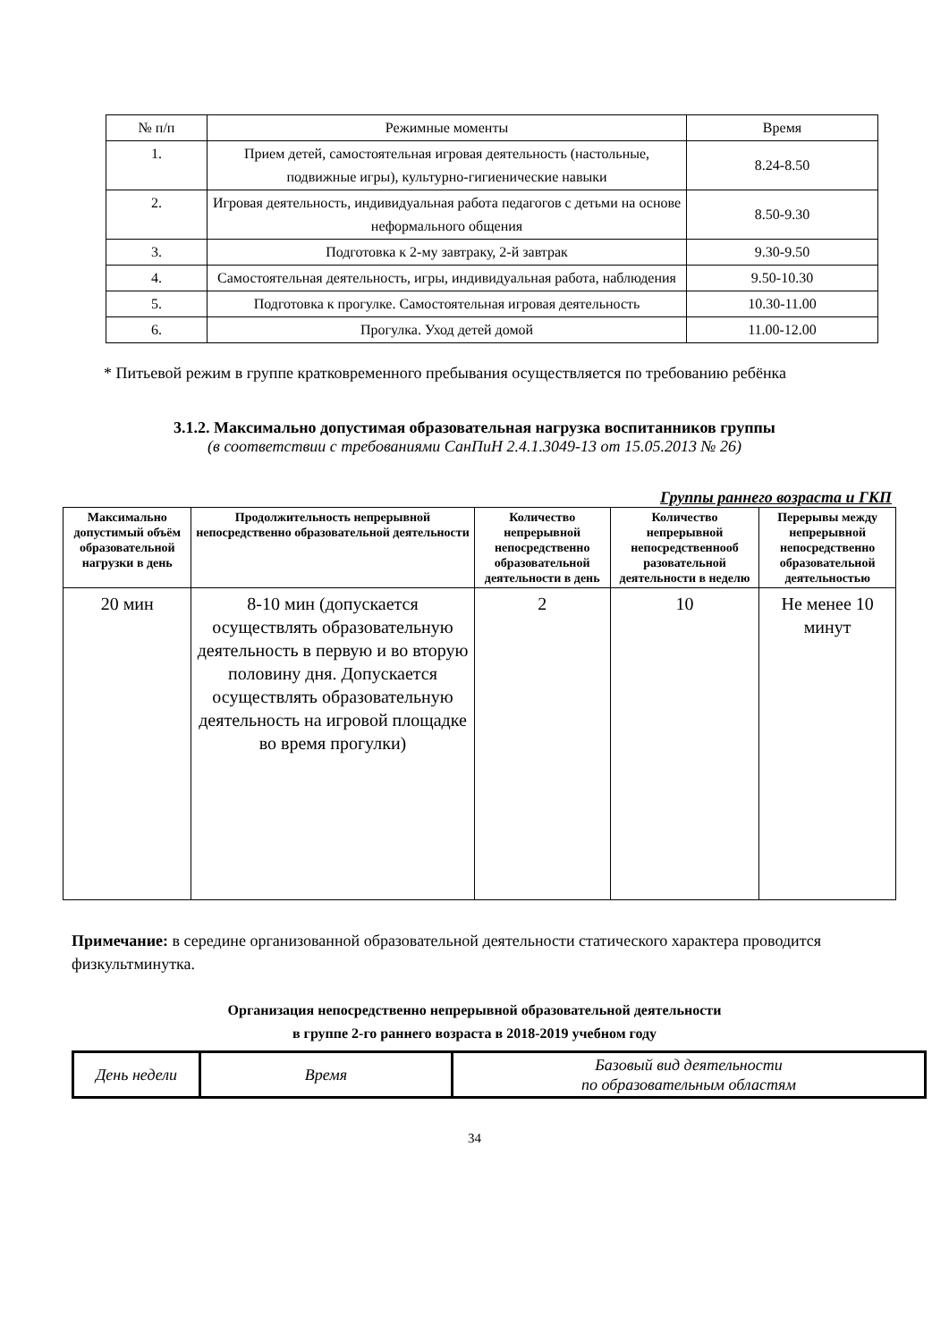| № п/п | Режимные моменты | Время |
| 1. | Прием детей, самостоятельная игровая деятельность (настольные, подвижные игры), культурно-гигиенические навыки | 8.24-8.50 |
| 2. | Игровая деятельность, индивидуальная работа педагогов с детьми на основе неформального общения | 8.50-9.30 |
| 3. | Подготовка к 2-му завтраку, 2-й завтрак | 9.30-9.50 |
| 4. | Самостоятельная деятельность, игры, индивидуальная работа, наблюдения | 9.50-10.30 |
| 5. | Подготовка к прогулке. Самостоятельная игровая деятельность | 10.30-11.00 |
| 6. | Прогулка. Уход детей домой | 11.00-12.00 |
* Питьевой режим в группе кратковременного пребывания осуществляется по требованию ребёнка
3.1.2. Максимально допустимая образовательная нагрузка воспитанников группы
(в соответствии с требованиями СанПиН 2.4.1.3049-13 от 15.05.2013 № 26)
Группы раннего возраста и ГКП
| Максимально допустимый объём образовательной нагрузки в день | Продолжительность непрерывной непосредственно образовательной деятельности | Количество непрерывной непосредственно образовательной деятельности в день | Количество непрерывной непосредственнооб разовательной деятельности в неделю | Перерывы между непрерывной непосредственно образовательной деятельностью |
| --- | --- | --- | --- | --- |
| 20 мин | 8-10 мин (допускается осуществлять образовательную деятельность в первую и во вторую половину дня. Допускается осуществлять образовательную деятельность на игровой площадке во время прогулки) | 2 | 10 | Не менее 10 минут |
Примечание: в середине организованной образовательной деятельности статического характера проводится физкультминутка.
Организация непосредственно непрерывной образовательной деятельности
в группе 2-го раннего возраста в 2018-2019 учебном году
| День недели | Время | Базовый вид деятельности по образовательным областям |
34